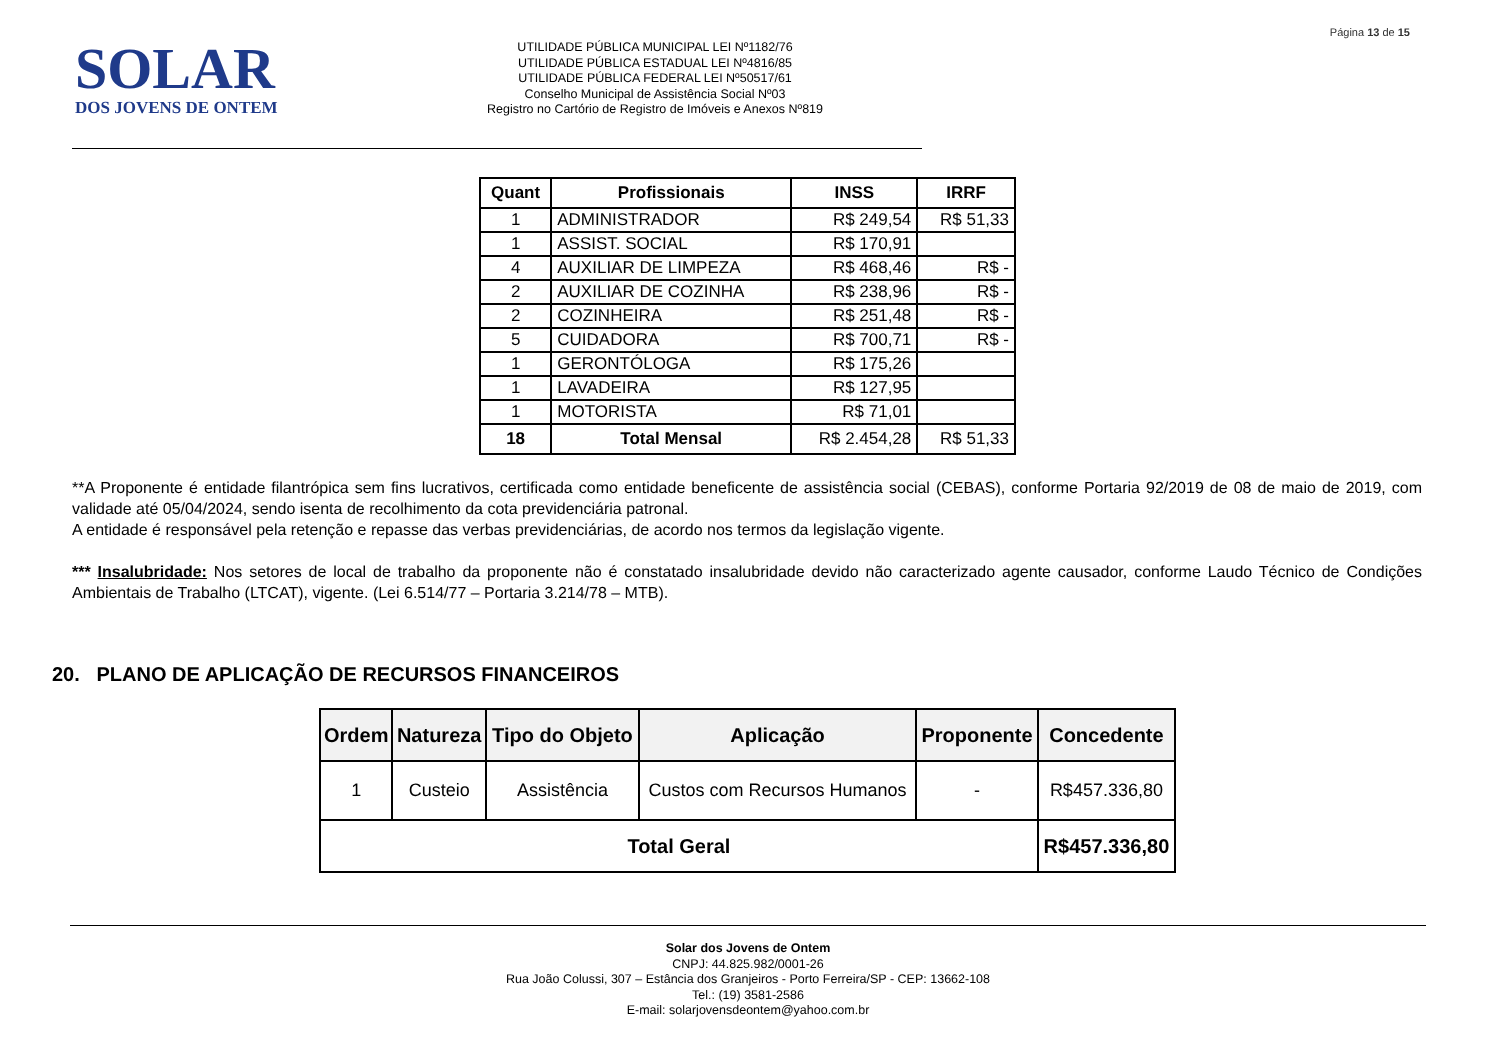Página 13 de 15
SOLAR
DOS JOVENS DE ONTEM
UTILIDADE PÚBLICA MUNICIPAL LEI Nº1182/76
UTILIDADE PÚBLICA ESTADUAL LEI Nº4816/85
UTILIDADE PÚBLICA FEDERAL LEI Nº50517/61
Conselho Municipal de Assistência Social Nº03
Registro no Cartório de Registro de Imóveis e Anexos Nº819
| Quant | Profissionais | INSS | IRRF |
| --- | --- | --- | --- |
| 1 | ADMINISTRADOR | R$ 249,54 | R$ 51,33 |
| 1 | ASSIST. SOCIAL | R$ 170,91 | |
| 4 | AUXILIAR DE LIMPEZA | R$ 468,46 | R$ - |
| 2 | AUXILIAR DE COZINHA | R$ 238,96 | R$ - |
| 2 | COZINHEIRA | R$ 251,48 | R$ - |
| 5 | CUIDADORA | R$ 700,71 | R$ - |
| 1 | GERONTÓLOGA | R$ 175,26 | |
| 1 | LAVADEIRA | R$ 127,95 | |
| 1 | MOTORISTA | R$ 71,01 | |
| 18 | Total Mensal | R$ 2.454,28 | R$ 51,33 |
**A Proponente é entidade filantrópica sem fins lucrativos, certificada como entidade beneficente de assistência social (CEBAS), conforme Portaria 92/2019 de 08 de maio de 2019, com validade até 05/04/2024, sendo isenta de recolhimento da cota previdenciária patronal.
A entidade é responsável pela retenção e repasse das verbas previdenciárias, de acordo nos termos da legislação vigente.
*** Insalubridade: Nos setores de local de trabalho da proponente não é constatado insalubridade devido não caracterizado agente causador, conforme Laudo Técnico de Condições Ambientais de Trabalho (LTCAT), vigente. (Lei 6.514/77 – Portaria 3.214/78 – MTB).
20. PLANO DE APLICAÇÃO DE RECURSOS FINANCEIROS
| Ordem | Natureza | Tipo do Objeto | Aplicação | Proponente | Concedente |
| --- | --- | --- | --- | --- | --- |
| 1 | Custeio | Assistência | Custos com Recursos Humanos | - | R$457.336,80 |
| Total Geral | | | | | R$457.336,80 |
Solar dos Jovens de Ontem
CNPJ: 44.825.982/0001-26
Rua João Colussi, 307 – Estância dos Granjeiros - Porto Ferreira/SP - CEP: 13662-108
Tel.: (19) 3581-2586
E-mail: solarjovensdeontem@yahoo.com.br